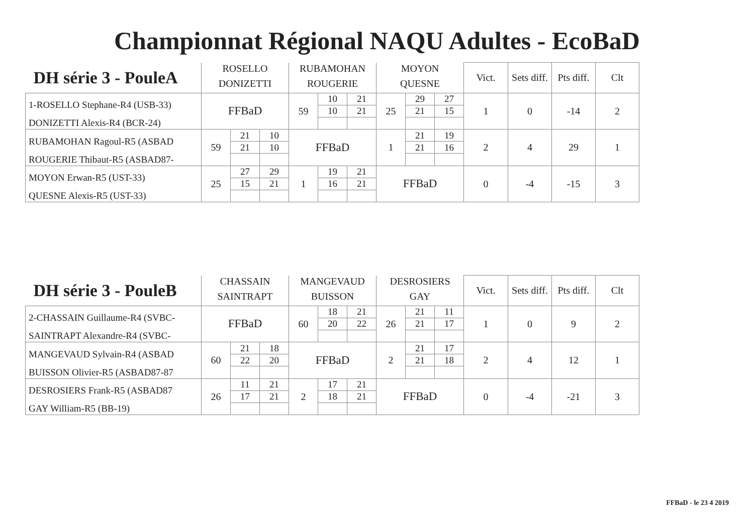Championnat Régional NAQU Adultes - EcoBaD
| DH série 3 - PouleA | ROSELLO | | | RUBAMOHAN | | | MOYON | | | Vict. | Sets diff. | Pts diff. | Clt |
| --- | --- | --- | --- | --- | --- | --- | --- | --- | --- | --- | --- | --- | --- |
| | DONIZETTI | | | ROUGERIE | | | QUESNE | | | | | | |
| 1-ROSELLO Stephane-R4 (USB-33) | FFBaD | | | 59 | 10 | 21 | 25 | 29 | 27 | 1 | 0 | -14 | 2 |
| | | | | | 10 | 21 | | 21 | 15 | | | | |
| DONIZETTI Alexis-R4 (BCR-24) | | | | | | | | | | | | | |
| RUBAMOHAN Ragoul-R5 (ASBAD | 59 | 21 | 10 | FFBaD | | | 1 | 21 | 19 | 2 | 4 | 29 | 1 |
| | | 21 | 10 | | | | | 21 | 16 | | | | |
| ROUGERIE Thibaut-R5 (ASBAD87- | | | | | | | | | | | | | |
| MOYON Erwan-R5 (UST-33) | 25 | 27 | 29 | 1 | 19 | 21 | FFBaD | | | 0 | -4 | -15 | 3 |
| | | 15 | 21 | | 16 | 21 | | | | | | | |
| QUESNE Alexis-R5 (UST-33) | | | | | | | | | | | | | |
| DH série 3 - PouleB | CHASSAIN | | | MANGEVAUD | | | DESROSIERS | | | Vict. | Sets diff. | Pts diff. | Clt |
| --- | --- | --- | --- | --- | --- | --- | --- | --- | --- | --- | --- | --- | --- |
| | SAINTRAPT | | | BUISSON | | | GAY | | | | | | |
| 2-CHASSAIN Guillaume-R4 (SVBC- | FFBaD | | | 60 | 18 | 21 | 26 | 21 | 11 | 1 | 0 | 9 | 2 |
| | | | | | 20 | 22 | | 21 | 17 | | | | |
| SAINTRAPT Alexandre-R4 (SVBC- | | | | | | | | | | | | | |
| MANGEVAUD Sylvain-R4 (ASBAD | 60 | 21 | 18 | FFBaD | | | 2 | 21 | 17 | 2 | 4 | 12 | 1 |
| | | 22 | 20 | | | | | 21 | 18 | | | | |
| BUISSON Olivier-R5 (ASBAD87-87 | | | | | | | | | | | | | |
| DESROSIERS Frank-R5 (ASBAD87 | 26 | 11 | 21 | 2 | 17 | 21 | FFBaD | | | 0 | -4 | -21 | 3 |
| | | 17 | 21 | | 18 | 21 | | | | | | | |
| GAY William-R5 (BB-19) | | | | | | | | | | | | | |
FFBaD - le 23 4 2019